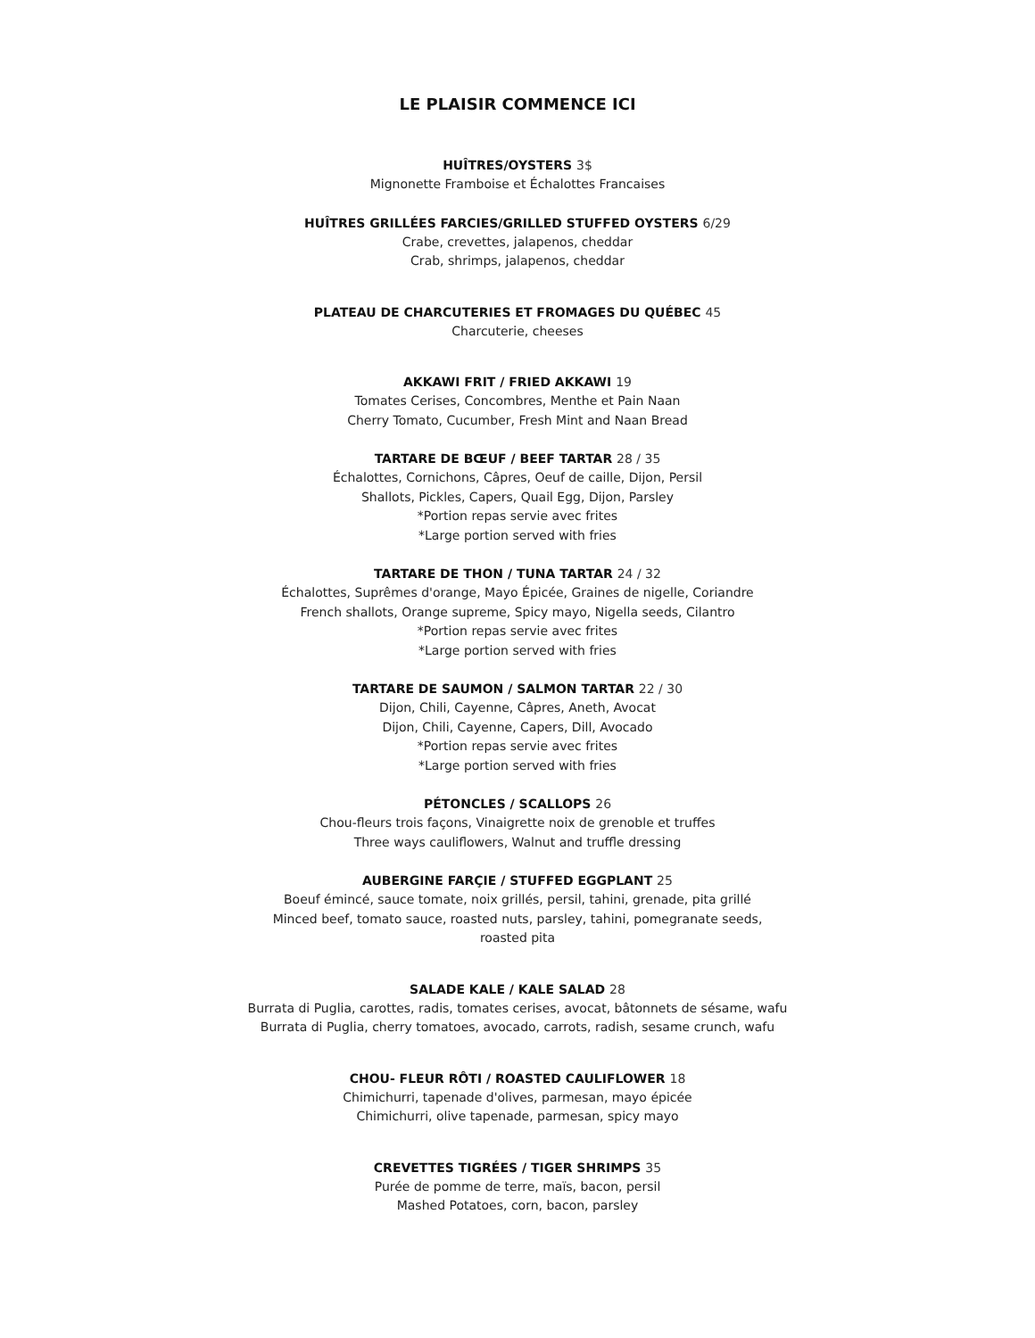LE PLAISIR COMMENCE ICI
HUÎTRES/OYSTERS 3$
Mignonette Framboise et Échalottes Francaises
HUÎTRES GRILLÉES FARCIES/GRILLED STUFFED OYSTERS 6/29
Crabe, crevettes, jalapenos, cheddar
Crab, shrimps, jalapenos, cheddar
PLATEAU DE CHARCUTERIES ET FROMAGES DU QUÉBEC 45
Charcuterie, cheeses
AKKAWI FRIT / FRIED AKKAWI 19
Tomates Cerises, Concombres, Menthe et Pain Naan
Cherry Tomato, Cucumber, Fresh Mint and Naan Bread
TARTARE DE BŒUF / BEEF TARTAR 28 / 35
Échalottes, Cornichons, Câpres, Oeuf de caille, Dijon, Persil
Shallots, Pickles, Capers, Quail Egg, Dijon, Parsley
*Portion repas servie avec frites
*Large portion served with fries
TARTARE DE THON / TUNA TARTAR 24 / 32
Échalottes, Suprêmes d'orange, Mayo Épicée, Graines de nigelle, Coriandre
French shallots, Orange supreme, Spicy mayo, Nigella seeds, Cilantro
*Portion repas servie avec frites
*Large portion served with fries
TARTARE DE SAUMON / SALMON TARTAR 22 / 30
Dijon, Chili, Cayenne, Câpres, Aneth, Avocat
Dijon, Chili, Cayenne, Capers, Dill, Avocado
*Portion repas servie avec frites
*Large portion served with fries
PÉTONCLES / SCALLOPS 26
Chou-fleurs trois façons, Vinaigrette noix de grenoble et truffes
Three ways cauliflowers, Walnut and truffle dressing
AUBERGINE FARÇIE / STUFFED EGGPLANT 25
Boeuf émincé, sauce tomate, noix grillés, persil, tahini, grenade, pita grillé
Minced beef, tomato sauce, roasted nuts, parsley, tahini, pomegranate seeds,
roasted pita
SALADE KALE / KALE SALAD 28
Burrata di Puglia, carottes, radis, tomates cerises, avocat, bâtonnets de sésame, wafu
Burrata di Puglia, cherry tomatoes, avocado, carrots, radish, sesame crunch, wafu
CHOU- FLEUR RÔTI / ROASTED CAULIFLOWER 18
Chimichurri, tapenade d'olives, parmesan, mayo épicée
Chimichurri, olive tapenade, parmesan, spicy mayo
CREVETTES TIGRÉES / TIGER SHRIMPS 35
Purée de pomme de terre, maïs, bacon, persil
Mashed Potatoes, corn, bacon, parsley